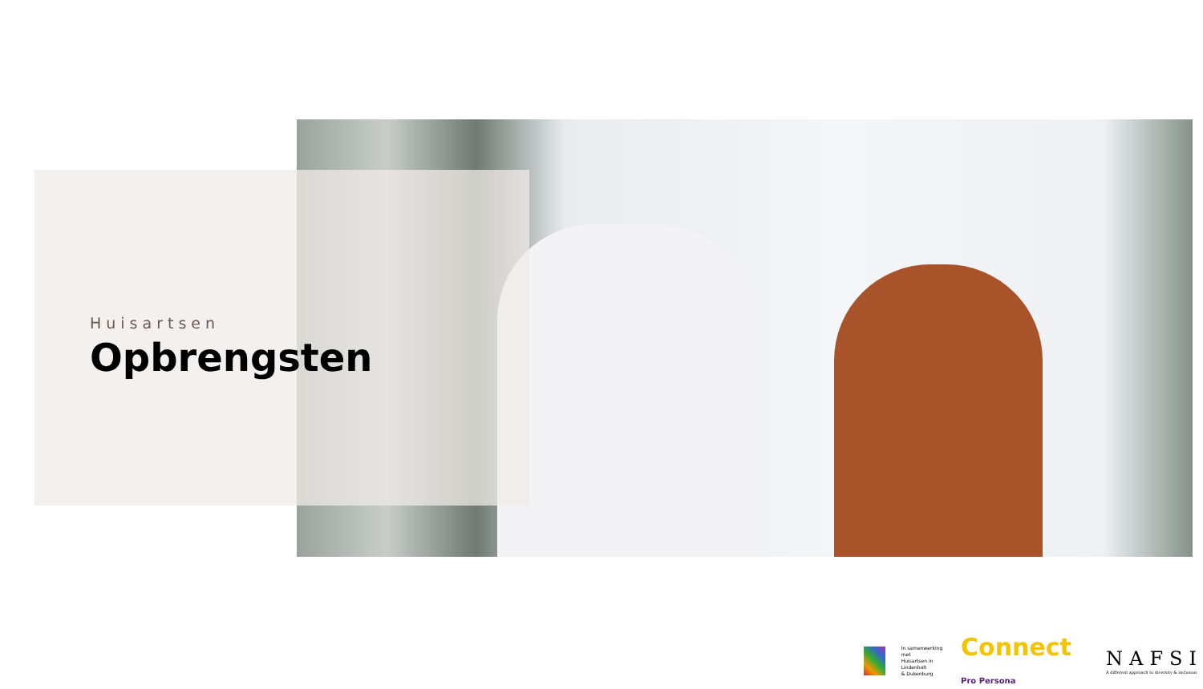Huisartsen
Opbrengsten
In samenwerking met
Huisartsen in Lindenholt
& Dukenburg
Connect Pro Persona
NAFSI
A different approach to diversity & inclusion